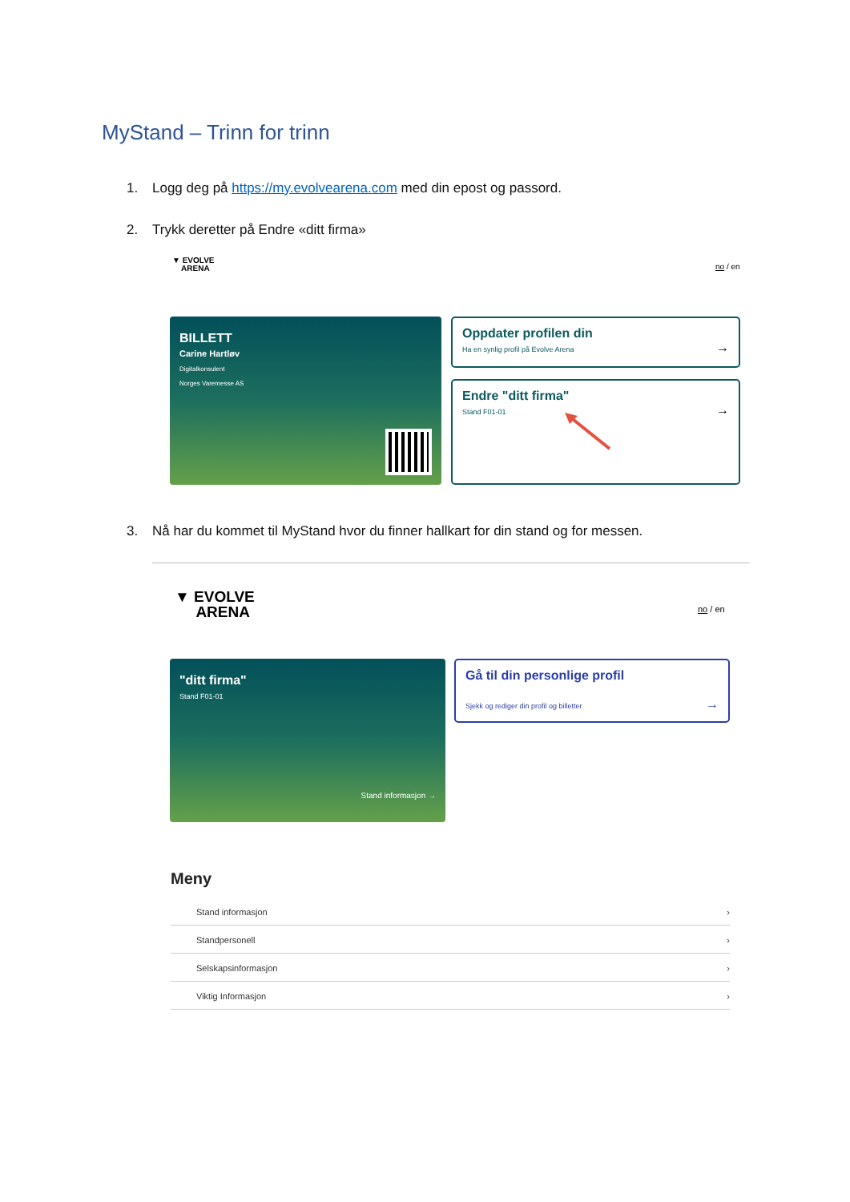MyStand – Trinn for trinn
1. Logg deg på https://my.evolvearena.com med din epost og passord.
2. Trykk deretter på Endre «ditt firma»
▼ EVOLVE
ARENA
no / en
BILLETT
Carine Hartløv
Digitalkonsulent
Norges Varemesse AS
Oppdater profilen din
Ha en synlig profil på Evolve Arena →
Endre "ditt firma"
Stand F01-01 →
3. Nå har du kommet til MyStand hvor du finner hallkart for din stand og for messen.
▼ EVOLVE
ARENA
no / en
"ditt firma"
Stand F01-01
Stand informasjon →
Gå til din personlige profil
Sjekk og rediger din profil og billetter →
Meny
Stand informasjon ›
Standpersonell ›
Selskapsinformasjon ›
Viktig Informasjon ›